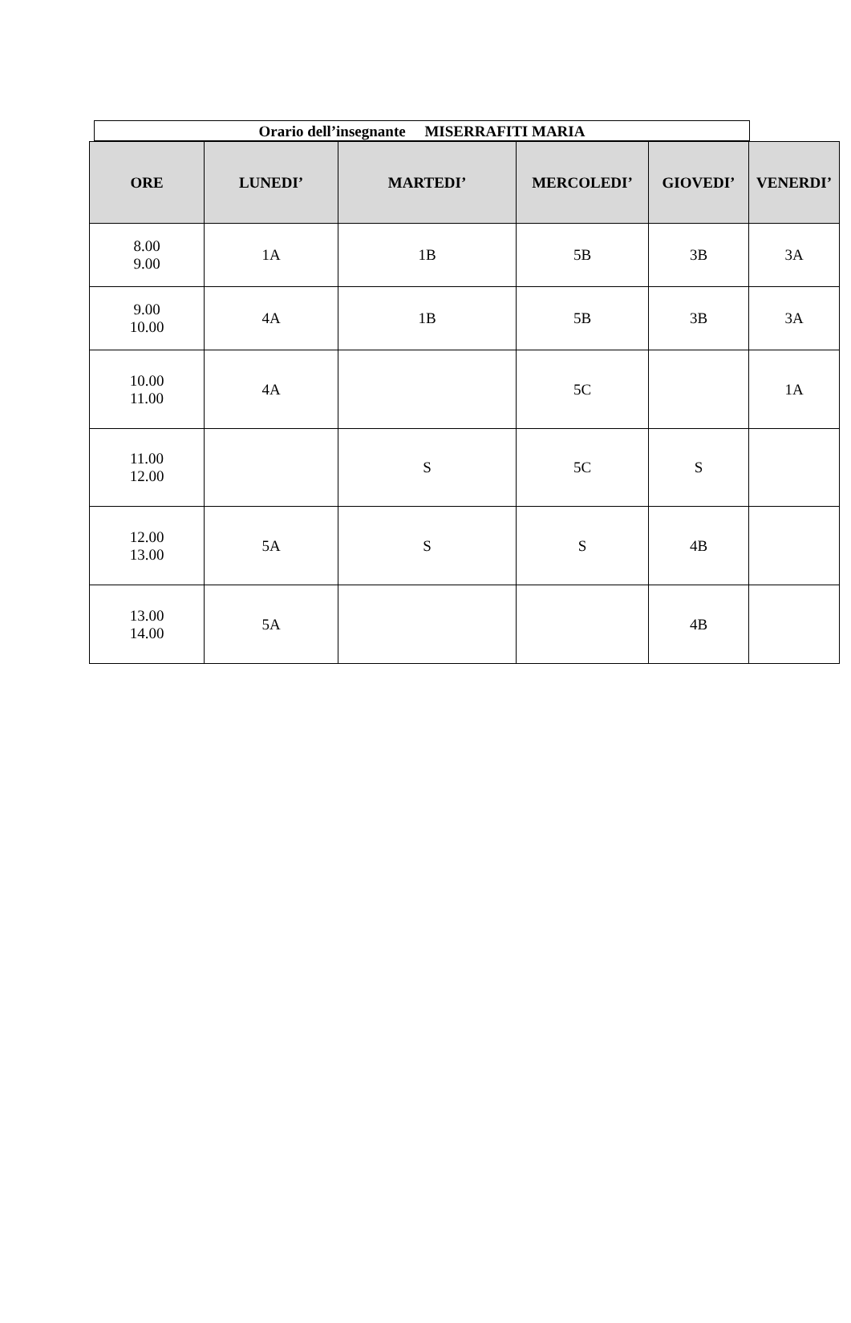Orario dell’insegnante MISERRAFITI MARIA
| ORE | LUNEDI’ | MARTEDI’ | MERCOLEDI’ | GIOVEDI’ | VENERDI’ |
| --- | --- | --- | --- | --- | --- |
| 8.00 9.00 | 1A | 1B | 5B | 3B | 3A |
| 9.00 10.00 | 4A | 1B | 5B | 3B | 3A |
| 10.00 11.00 | 4A | | 5C | | 1A |
| 11.00 12.00 | | S | 5C | S | |
| 12.00 13.00 | 5A | S | S | 4B | |
| 13.00 14.00 | 5A | | | 4B | |